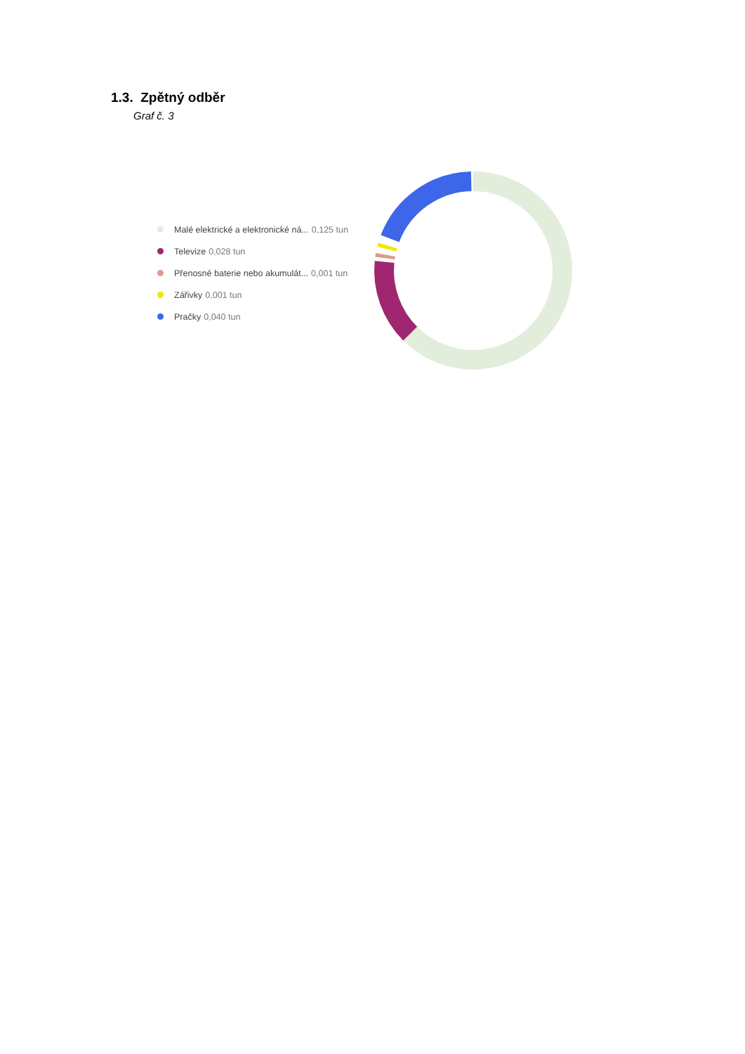1.3. Zpětný odběr
Graf č. 3
Malé elektrické a elektronické ná... 0,125 tun
Televize 0,028 tun
Přenosné baterie nebo akumulát... 0,001 tun
Zářivky 0,001 tun
Pračky 0,040 tun